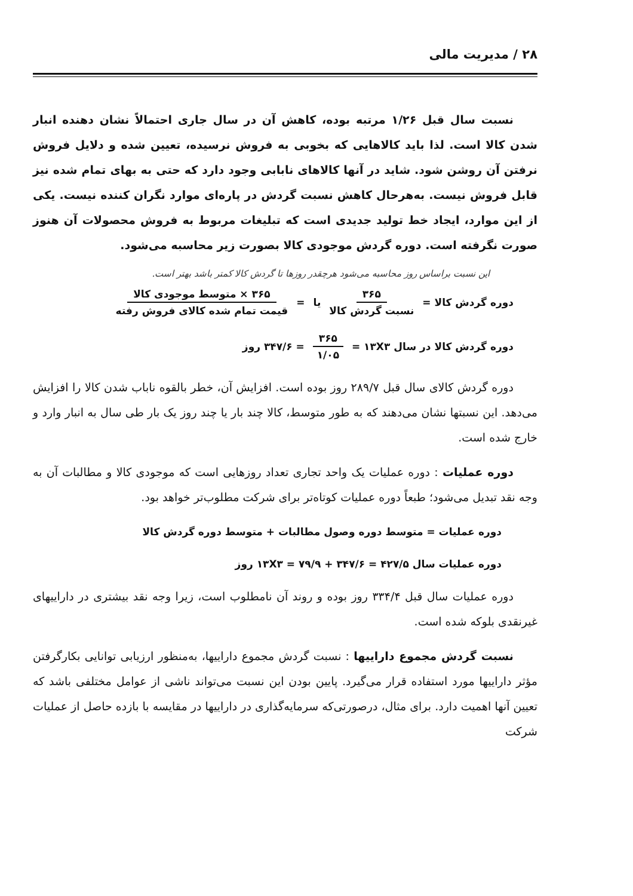۲۸ / مدیریت مالی
نسبت سال قبل ۱/۲۶ مرتبه بوده، کاهش آن در سال جاری احتمالاً نشان دهنده انبار شدن کالا است. لذا باید کالاهایی که بخوبی به فروش نرسیده، تعیین شده و دلایل فروش نرفتن آن روشن شود. شاید در آنها کالاهای نابابی وجود دارد که حتی به بهای تمام شده نیز قابل فروش نیست. به‌هرحال کاهش نسبت گردش در پاره‌ای موارد نگران کننده نیست. یکی از این موارد، ایجاد خط تولید جدیدی است که تبلیغات مربوط به فروش محصولات آن هنوز صورت نگرفته است. دوره گردش موجودی کالا بصورت زیر محاسبه می‌شود.
این نسبت براساس روز محاسبه می‌شود هرچقدر روزها تا گردش کالا کمتر باشد بهتر است.
دوره گردش کالا = ۳۶۵ نسبت گردش کالا یا = ۳۶۵ × متوسط موجودی کالا قیمت تمام شده کالای فروش رفته
دوره گردش کالا در سال ۱۳X۳ = ۳۶۵ ۱/۰۵ = ۳۴۷/۶ روز
دوره گردش کالای سال قبل ۲۸۹/۷ روز بوده است. افزایش آن، خطر بالقوه ناباب شدن کالا را افزایش می‌دهد. این نسبتها نشان می‌دهند که به طور متوسط، کالا چند بار یا چند روز یک بار طی سال به انبار وارد و خارج شده است.
دوره عملیات : دوره عملیات یک واحد تجاری تعداد روزهایی است که موجودی کالا و مطالبات آن به وجه نقد تبدیل می‌شود؛ طبعاً دوره عملیات کوتاه‌تر برای شرکت مطلوب‌تر خواهد بود.
دوره عملیات = متوسط دوره وصول مطالبات + متوسط دوره گردش کالا
دوره عملیات سال ۱۳X۳ = ۷۹/۹ + ۳۴۷/۶ = ۴۲۷/۵ روز
دوره عملیات سال قبل ۳۳۴/۴ روز بوده و روند آن نامطلوب است، زیرا وجه نقد بیشتری در داراییهای غیرنقدی بلوکه شده است.
نسبت گردش مجموع داراییها : نسبت گردش مجموع داراییها، به‌منظور ارزیابی توانایی بکارگرفتن مؤثر داراییها مورد استفاده قرار می‌گیرد. پایین بودن این نسبت می‌تواند ناشی از عوامل مختلفی باشد که تعیین آنها اهمیت دارد. برای مثال، درصورتی‌که سرمایه‌گذاری در داراییها در مقایسه با بازده حاصل از عملیات شرکت